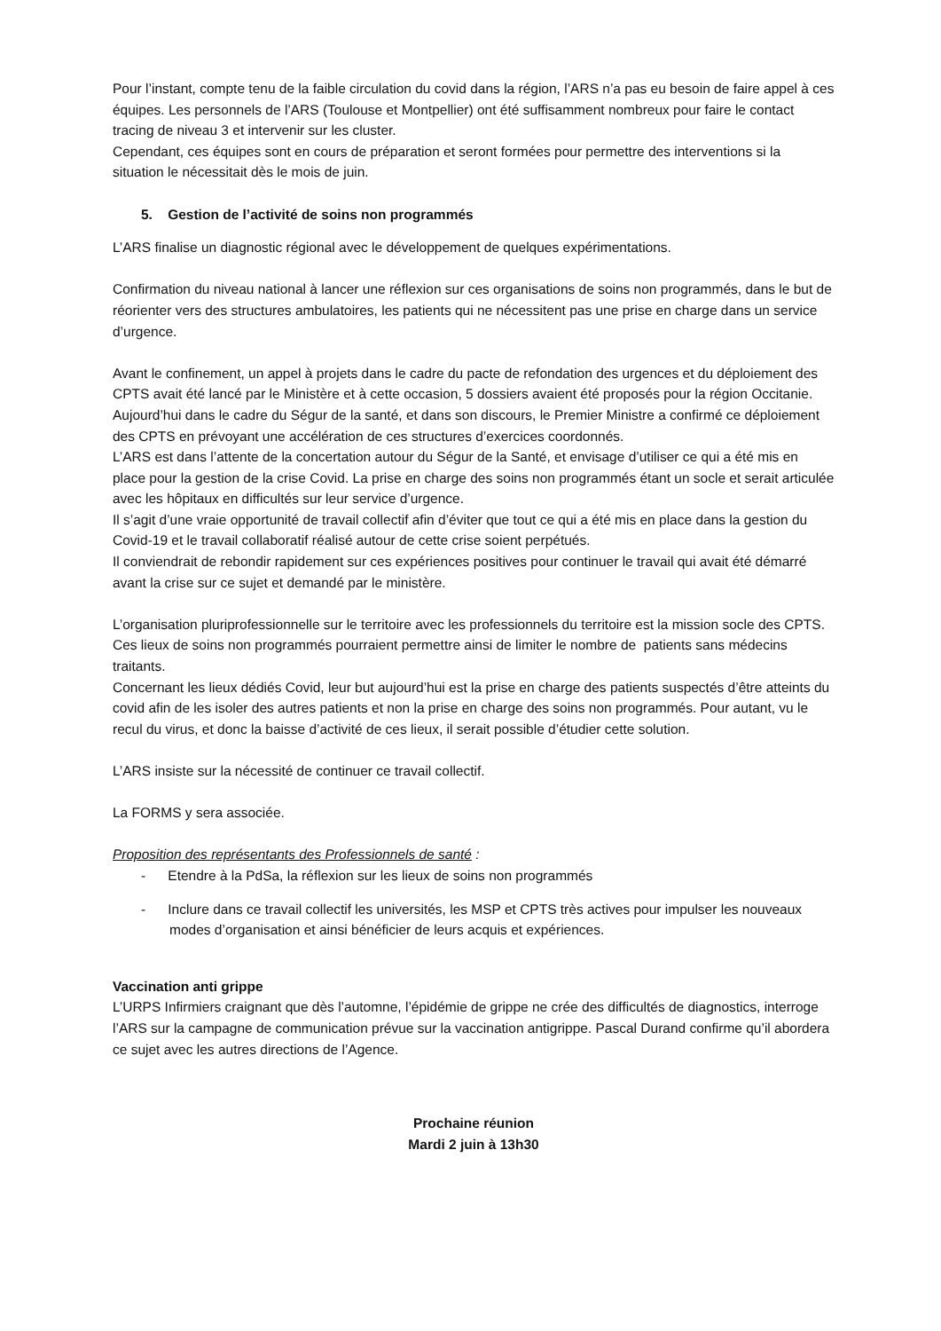Pour l’instant, compte tenu de la faible circulation du covid dans la région, l’ARS n’a pas eu besoin de faire appel à ces équipes. Les personnels de l’ARS (Toulouse et Montpellier) ont été suffisamment nombreux pour faire le contact tracing de niveau 3 et intervenir sur les cluster.
Cependant, ces équipes sont en cours de préparation et seront formées pour permettre des interventions si la situation le nécessitait dès le mois de juin.
5. Gestion de l’activité de soins non programmés
L’ARS finalise un diagnostic régional avec le développement de quelques expérimentations.
Confirmation du niveau national à lancer une réflexion sur ces organisations de soins non programmés, dans le but de réorienter vers des structures ambulatoires, les patients qui ne nécessitent pas une prise en charge dans un service d’urgence.
Avant le confinement, un appel à projets dans le cadre du pacte de refondation des urgences et du déploiement des CPTS avait été lancé par le Ministère et à cette occasion, 5 dossiers avaient été proposés pour la région Occitanie.
Aujourd’hui dans le cadre du Ségur de la santé, et dans son discours, le Premier Ministre a confirmé ce déploiement des CPTS en prévoyant une accélération de ces structures d’exercices coordonnés.
L’ARS est dans l’attente de la concertation autour du Ségur de la Santé, et envisage d’utiliser ce qui a été mis en place pour la gestion de la crise Covid. La prise en charge des soins non programmés étant un socle et serait articulée avec les hôpitaux en difficultés sur leur service d’urgence.
Il s’agit d’une vraie opportunité de travail collectif afin d’éviter que tout ce qui a été mis en place dans la gestion du Covid-19 et le travail collaboratif réalisé autour de cette crise soient perpétués.
Il conviendrait de rebondir rapidement sur ces expériences positives pour continuer le travail qui avait été démarré avant la crise sur ce sujet et demandé par le ministère.
L’organisation pluriprofessionnelle sur le territoire avec les professionnels du territoire est la mission socle des CPTS. Ces lieux de soins non programmés pourraient permettre ainsi de limiter le nombre de patients sans médecins traitants.
Concernant les lieux dédiés Covid, leur but aujourd’hui est la prise en charge des patients suspectés d’être atteints du covid afin de les isoler des autres patients et non la prise en charge des soins non programmés. Pour autant, vu le recul du virus, et donc la baisse d’activité de ces lieux, il serait possible d’étudier cette solution.
L’ARS insiste sur la nécessité de continuer ce travail collectif.
La FORMS y sera associée.
Proposition des représentants des Professionnels de santé :
- Etendre à la PdSa, la réflexion sur les lieux de soins non programmés
- Inclure dans ce travail collectif les universités, les MSP et CPTS très actives pour impulser les nouveaux modes d’organisation et ainsi bénéficier de leurs acquis et expériences.
Vaccination anti grippe
L’URPS Infirmiers craignant que dès l’automne, l’épidémie de grippe ne crée des difficultés de diagnostics, interroge l’ARS sur la campagne de communication prévue sur la vaccination antigrippe. Pascal Durand confirme qu’il abordera ce sujet avec les autres directions de l’Agence.
Prochaine réunion
Mardi 2 juin à 13h30